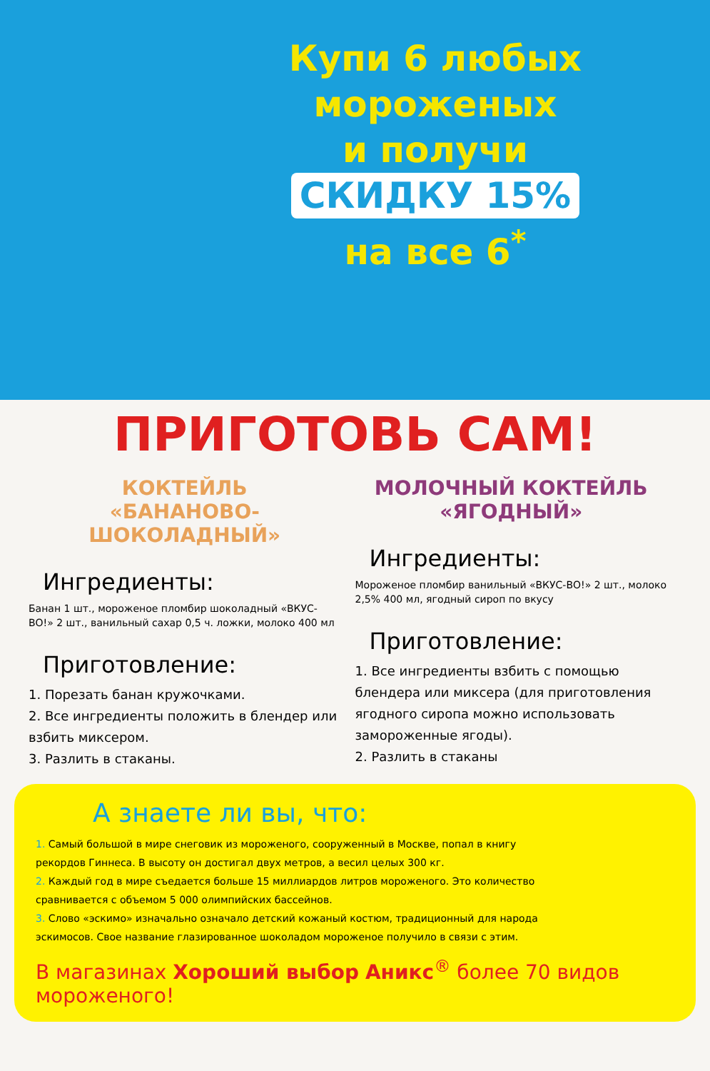Купи 6 любых
мороженых
и получи
СКИДКУ 15%
на все 6<sup>*</sup>
ПРИГОТОВЬ САМ!
КОКТЕЙЛЬ
«БАНАНОВО-ШОКОЛАДНЫЙ»
Ингредиенты:
Банан 1 шт., мороженое пломбир шоколадный «ВКУС-ВО!» 2 шт., ванильный сахар 0,5 ч. ложки, молоко 400 мл
Приготовление:
1. Порезать банан кружочками.
2. Все ингредиенты положить в блендер или взбить миксером.
3. Разлить в стаканы.
МОЛОЧНЫЙ КОКТЕЙЛЬ
«ЯГОДНЫЙ»
Ингредиенты:
Мороженое пломбир ванильный «ВКУС-ВО!» 2 шт., молоко 2,5% 400 мл, ягодный сироп по вкусу
Приготовление:
1. Все ингредиенты взбить с помощью блендера или миксера (для приготовления ягодного сиропа можно использовать замороженные ягоды).
2. Разлить в стаканы
А знаете ли вы, что:
1. Самый большой в мире снеговик из мороженого, сооруженный в Москве, попал в книгу рекордов Гиннеса. В высоту он достигал двух метров, а весил целых 300 кг.
2. Каждый год в мире съедается больше 15 миллиардов литров мороженого. Это количество сравнивается с объемом 5 000 олимпийских бассейнов.
3. Слово «эскимо» изначально означало детский кожаный костюм, традиционный для народа эскимосов. Свое название глазированное шоколадом мороженое получило в связи с этим.
В магазинах Хороший выбор Аникс<sup>®</sup> более 70 видов мороженого!